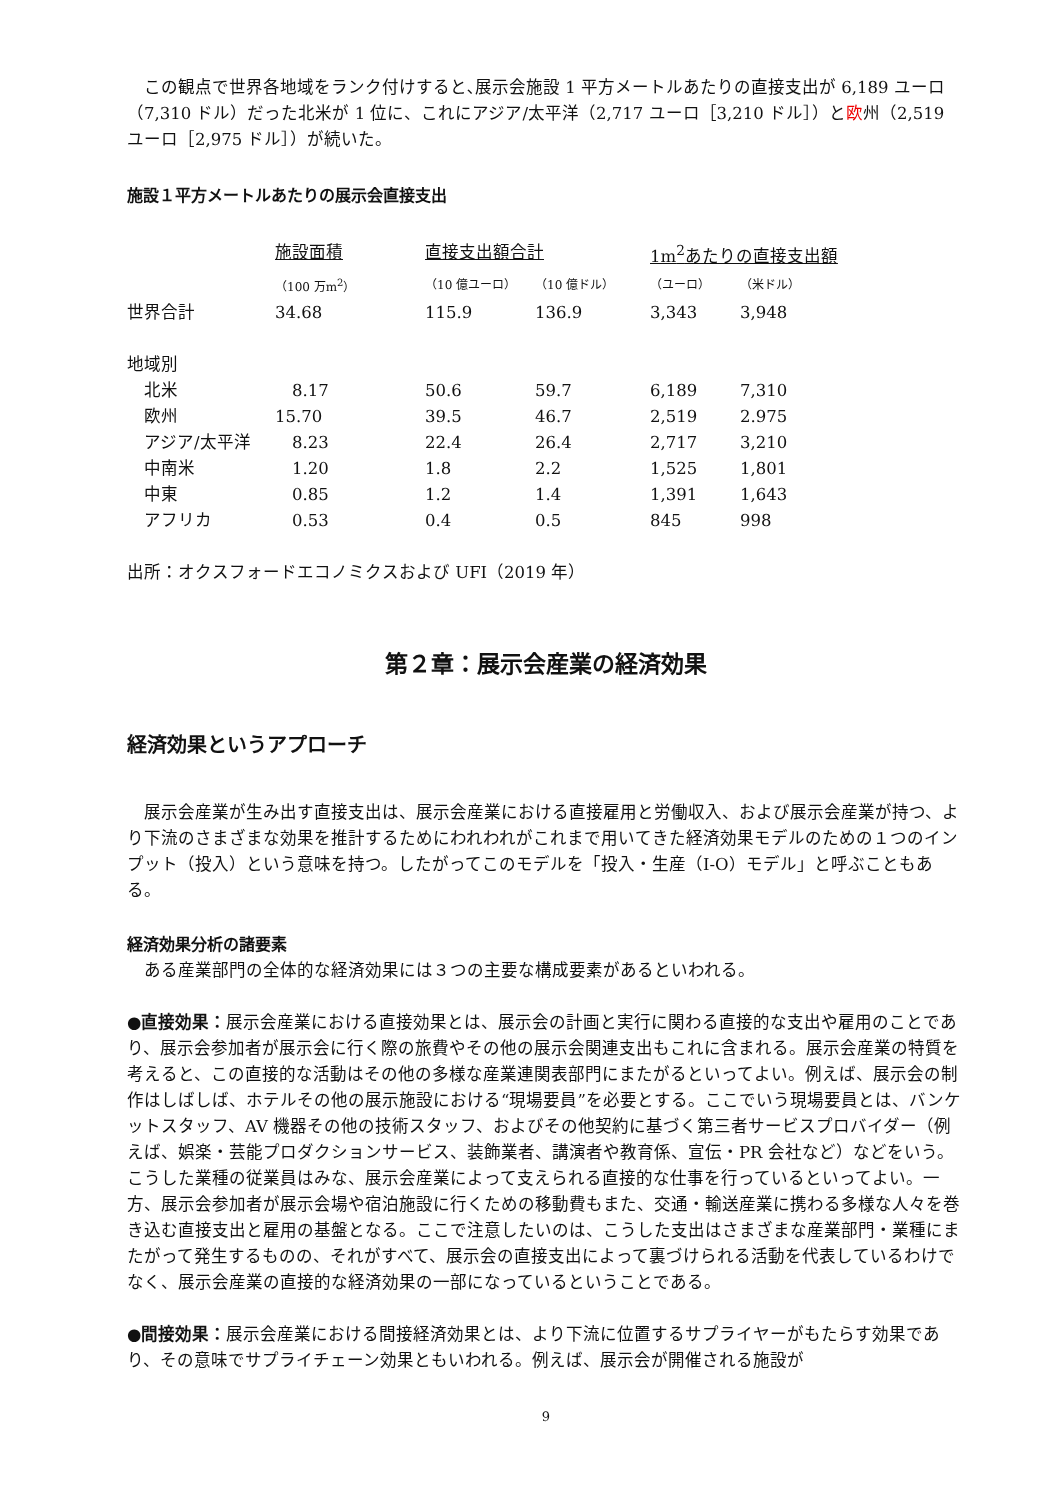この観点で世界各地域をランク付けすると､展示会施設 1 平方メートルあたりの直接支出が 6,189 ユーロ（7,310 ドル）だった北米が 1 位に、これにアジア/太平洋（2,717 ユーロ［3,210 ドル］）と欧州（2,519 ユーロ［2,975 ドル］）が続いた。
施設１平方メートルあたりの展示会直接支出
| | 施設面積 | 直接支出額合計 | | 1m<sup>2</sup>あたりの直接支出額 | |
| | （100 万m<sup>2</sup>） | （10 億ユーロ） | （10 億ドル） | （ユーロ） | （米ドル） |
| 世界合計 | 34.68 | 115.9 | 136.9 | 3,343 | 3,948 |
| 地域別 | | | | | |
| 北米 | 8.17 | 50.6 | 59.7 | 6,189 | 7,310 |
| 欧州 | 15.70 | 39.5 | 46.7 | 2,519 | 2.975 |
| アジア/太平洋 | 8.23 | 22.4 | 26.4 | 2,717 | 3,210 |
| 中南米 | 1.20 | 1.8 | 2.2 | 1,525 | 1,801 |
| 中東 | 0.85 | 1.2 | 1.4 | 1,391 | 1,643 |
| アフリカ | 0.53 | 0.4 | 0.5 | 845 | 998 |
出所：オクスフォードエコノミクスおよび UFI（2019 年）
第２章：展示会産業の経済効果
経済効果というアプローチ
　展示会産業が生み出す直接支出は、展示会産業における直接雇用と労働収入、および展示会産業が持つ、より下流のさまざまな効果を推計するためにわれわれがこれまで用いてきた経済効果モデルのための１つのインプット（投入）という意味を持つ。したがってこのモデルを「投入・生産（I-O）モデル」と呼ぶこともある。
経済効果分析の諸要素
　ある産業部門の全体的な経済効果には３つの主要な構成要素があるといわれる。
●直接効果：展示会産業における直接効果とは、展示会の計画と実行に関わる直接的な支出や雇用のことであり、展示会参加者が展示会に行く際の旅費やその他の展示会関連支出もこれに含まれる。展示会産業の特質を考えると、この直接的な活動はその他の多様な産業連関表部門にまたがるといってよい。例えば、展示会の制作はしばしば、ホテルその他の展示施設における“現場要員”を必要とする。ここでいう現場要員とは、バンケットスタッフ、AV 機器その他の技術スタッフ、およびその他契約に基づく第三者サービスプロバイダー（例えば、娯楽・芸能プロダクションサービス、装飾業者、講演者や教育係、宣伝・PR 会社など）などをいう。こうした業種の従業員はみな、展示会産業によって支えられる直接的な仕事を行っているといってよい。一方、展示会参加者が展示会場や宿泊施設に行くための移動費もまた、交通・輸送産業に携わる多様な人々を巻き込む直接支出と雇用の基盤となる。ここで注意したいのは、こうした支出はさまざまな産業部門・業種にまたがって発生するものの、それがすべて、展示会の直接支出によって裏づけられる活動を代表しているわけでなく、展示会産業の直接的な経済効果の一部になっているということである。
●間接効果：展示会産業における間接経済効果とは、より下流に位置するサプライヤーがもたらす効果であり、その意味でサプライチェーン効果ともいわれる。例えば、展示会が開催される施設が
9